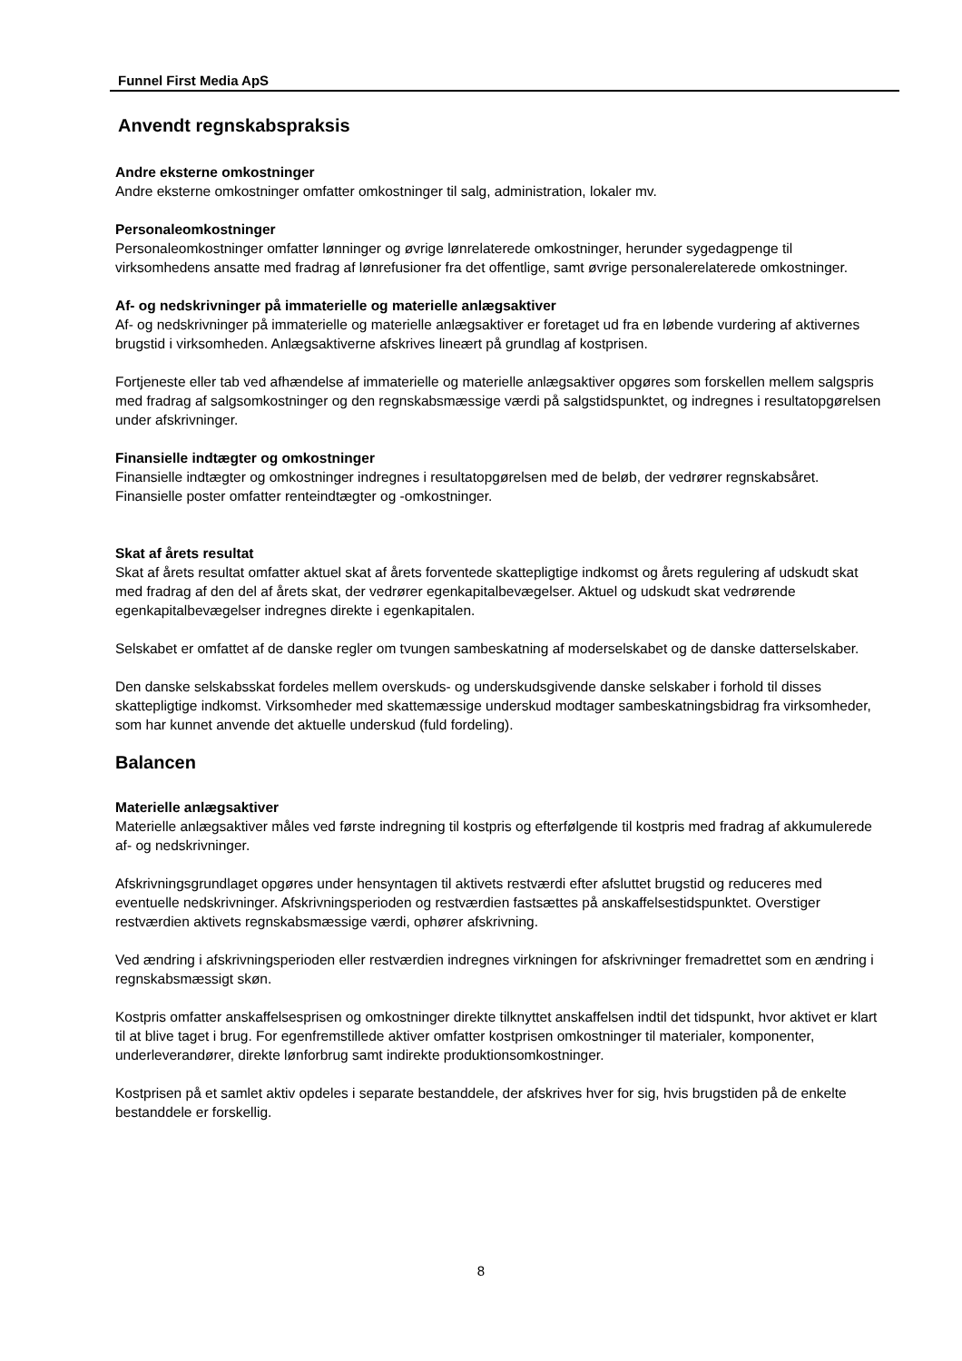Funnel First Media ApS
Anvendt regnskabspraksis
Andre eksterne omkostninger
Andre eksterne omkostninger omfatter omkostninger til salg, administration, lokaler mv.
Personaleomkostninger
Personaleomkostninger omfatter lønninger og øvrige lønrelaterede omkostninger, herunder sygedagpenge til virksomhedens ansatte med fradrag af lønrefusioner fra det offentlige, samt øvrige personalerelaterede omkostninger.
Af- og nedskrivninger på immaterielle og materielle anlægsaktiver
Af- og nedskrivninger på immaterielle og materielle anlægsaktiver er foretaget ud fra en løbende vurdering af aktivernes brugstid i virksomheden. Anlægsaktiverne afskrives lineært på grundlag af kostprisen.
Fortjeneste eller tab ved afhændelse af immaterielle og materielle anlægsaktiver opgøres som forskellen mellem salgspris med fradrag af salgsomkostninger og den regnskabsmæssige værdi på salgstidspunktet, og indregnes i resultatopgørelsen under afskrivninger.
Finansielle indtægter og omkostninger
Finansielle indtægter og omkostninger indregnes i resultatopgørelsen med de beløb, der vedrører regnskabsåret. Finansielle poster omfatter renteindtægter og -omkostninger.
Skat af årets resultat
Skat af årets resultat omfatter aktuel skat af årets forventede skattepligtige indkomst og årets regulering af udskudt skat med fradrag af den del af årets skat, der vedrører egenkapitalbevægelser. Aktuel og udskudt skat vedrørende egenkapitalbevægelser indregnes direkte i egenkapitalen.
Selskabet er omfattet af de danske regler om tvungen sambeskatning af moderselskabet og de danske datterselskaber.
Den danske selskabsskat fordeles mellem overskuds- og underskudsgivende danske selskaber i forhold til disses skattepligtige indkomst. Virksomheder med skattemæssige underskud modtager sambeskatningsbidrag fra virksomheder, som har kunnet anvende det aktuelle underskud (fuld fordeling).
Balancen
Materielle anlægsaktiver
Materielle anlægsaktiver måles ved første indregning til kostpris og efterfølgende til kostpris med fradrag af akkumulerede af- og nedskrivninger.
Afskrivningsgrundlaget opgøres under hensyntagen til aktivets restværdi efter afsluttet brugstid og reduceres med eventuelle nedskrivninger. Afskrivningsperioden og restværdien fastsættes på anskaffelsestidspunktet. Overstiger restværdien aktivets regnskabsmæssige værdi, ophører afskrivning.
Ved ændring i afskrivningsperioden eller restværdien indregnes virkningen for afskrivninger fremadrettet som en ændring i regnskabsmæssigt skøn.
Kostpris omfatter anskaffelsesprisen og omkostninger direkte tilknyttet anskaffelsen indtil det tidspunkt, hvor aktivet er klart til at blive taget i brug. For egenfremstillede aktiver omfatter kostprisen omkostninger til materialer, komponenter, underleverandører, direkte lønforbrug samt indirekte produktionsomkostninger.
Kostprisen på et samlet aktiv opdeles i separate bestanddele, der afskrives hver for sig, hvis brugstiden på de enkelte bestanddele er forskellig.
8